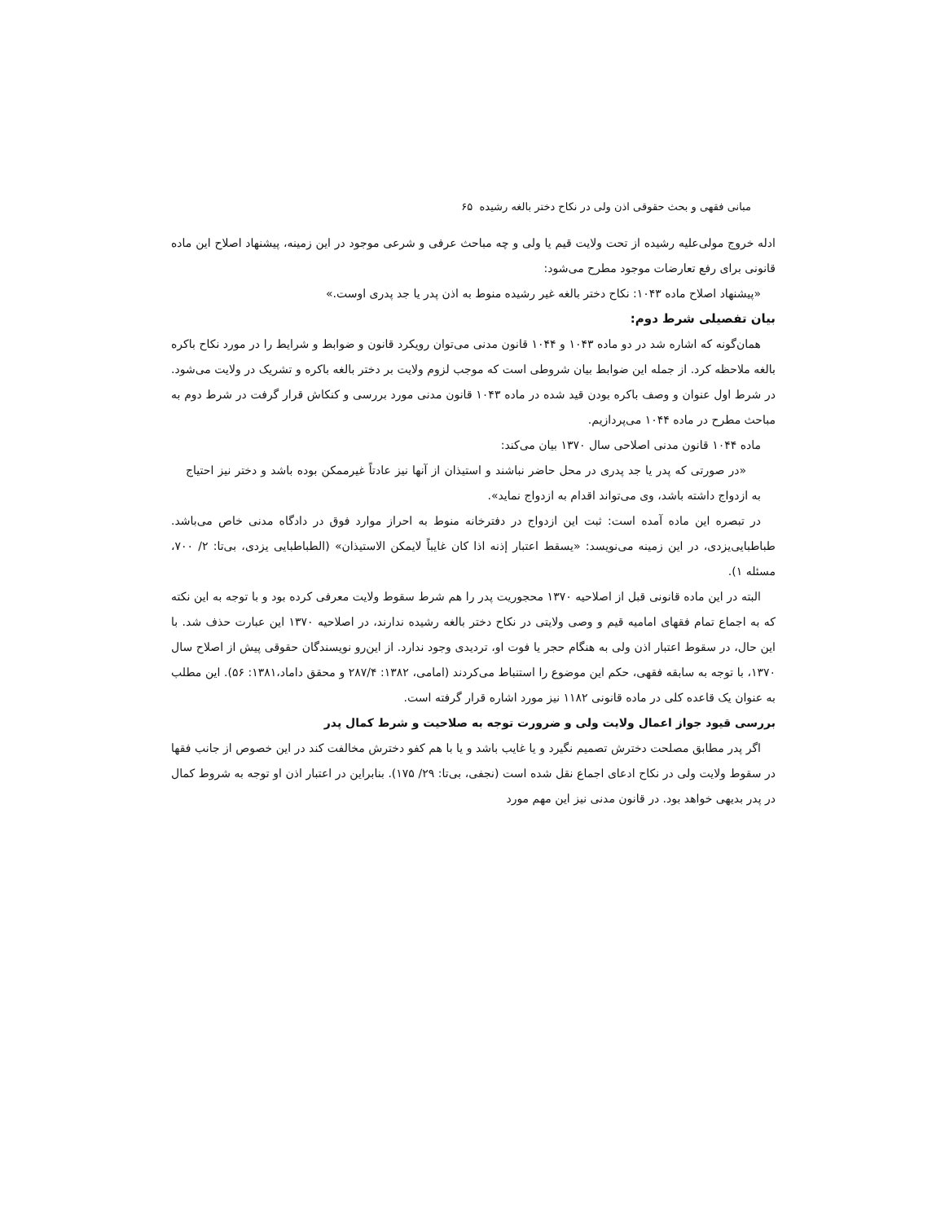مبانی فقهی و بحث حقوقی اذن ولی در نکاح دختر بالغه رشیده ۶۵
ادله خروج مولی‌علیه رشیده از تحت ولایت قیم یا ولی و چه مباحث عرفی و شرعی موجود در این زمینه، پیشنهاد اصلاح این ماده قانونی برای رفع تعارضات موجود مطرح می‌شود:
«پیشنهاد اصلاح ماده ۱۰۴۳: نکاح دختر بالغه غیر رشیده منوط به اذن پدر یا جد پدری اوست.»
بیان تفصیلی شرط دوم:
همان‌گونه که اشاره شد در دو ماده ۱۰۴۳ و ۱۰۴۴ قانون مدنی می‌توان رویکرد قانون و ضوابط و شرایط را در مورد نکاح باکره بالغه ملاحظه کرد. از جمله این ضوابط بیان شروطی است که موجب لزوم ولایت بر دختر بالغه باکره و تشریک در ولایت می‌شود. در شرط اول عنوان و وصف باکره بودن قید شده در ماده ۱۰۴۳ قانون مدنی مورد بررسی و کنکاش قرار گرفت در شرط دوم به مباحث مطرح در ماده ۱۰۴۴ می‌پردازیم.
ماده ۱۰۴۴ قانون مدنی اصلاحی سال ۱۳۷۰ بیان می‌کند:
«در صورتی که پدر یا جد پدری در محل حاضر نباشند و استیذان از آنها نیز عادتاً غیرممکن بوده باشد و دختر نیز احتیاج به ازدواج داشته باشد، وی می‌تواند اقدام به ازدواج نماید».
در تبصره این ماده آمده است: ثبت این ازدواج در دفترخانه منوط به احراز موارد فوق در دادگاه مدنی خاص می‌باشد. طباطبایی‌یزدی، در این زمینه می‌نویسد: «یسقط اعتبار إذنه اذا کان غایباً لایمکن الاستیذان» (الطباطبایی یزدی، بی‌تا: ۲/ ۷۰۰، مسئله ۱).
البته در این ماده قانونی قبل از اصلاحیه ۱۳۷۰ محجوریت پدر را هم شرط سقوط ولایت معرفی کرده بود و با توجه به این نکته که به اجماع تمام فقهای امامیه قیم و وصی ولایتی در نکاح دختر بالغه رشیده ندارند، در اصلاحیه ۱۳۷۰ این عبارت حذف شد. با این حال، در سقوط اعتبار اذن ولی به هنگام حجر یا فوت او، تردیدی وجود ندارد. از این‌رو نویسندگان حقوقی پیش از اصلاح سال ۱۳۷۰، با توجه به سابقه فقهی، حکم این موضوع را استنباط می‌کردند (امامی، ۱۳۸۲: ۲۸۷/۴ و محقق داماد،۱۳۸۱: ۵۶). این مطلب به عنوان یک قاعده کلی در ماده قانونی ۱۱۸۲ نیز مورد اشاره قرار گرفته است.
بررسی قیود جواز اعمال ولایت ولی و ضرورت توجه به صلاحیت و شرط کمال پدر
اگر پدر مطابق مصلحت دخترش تصمیم نگیرد و یا غایب باشد و یا با هم کفو دخترش مخالفت کند در این خصوص از جانب فقها در سقوط ولایت ولی در نکاح ادعای اجماع نقل شده است (نجفی، بی‌تا: ۲۹/ ۱۷۵). بنابراین در اعتبار اذن او توجه به شروط کمال در پدر بدیهی خواهد بود. در قانون مدنی نیز این مهم مورد